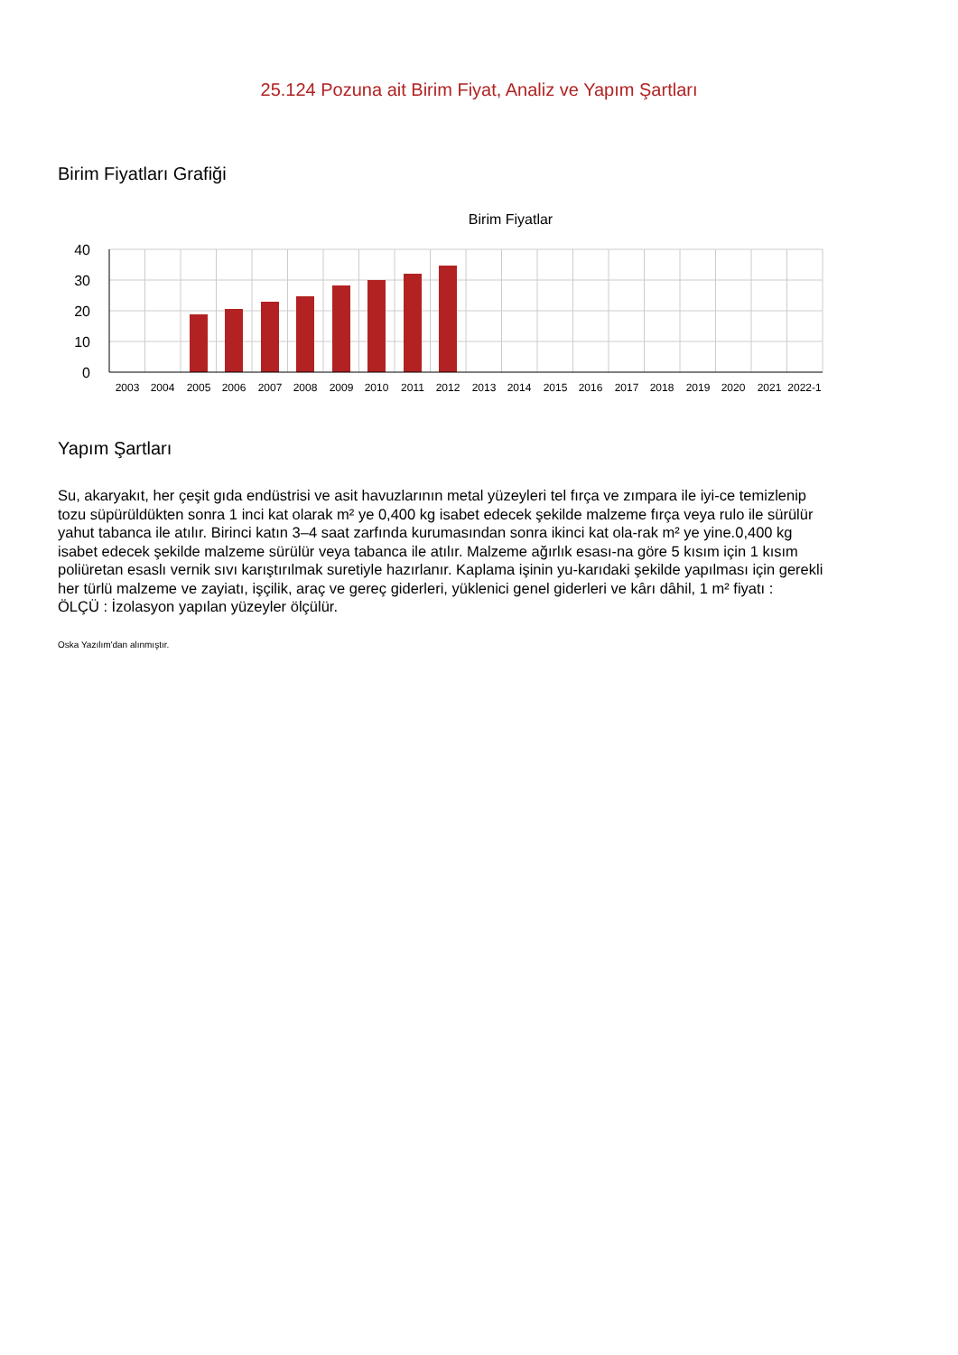25.124 Pozuna ait Birim Fiyat, Analiz ve Yapım Şartları
Birim Fiyatları Grafiği
Birim Fiyatlar
40
30
20
10
0
2003
2004
2005
2006
2007
2008
2009
2010
2011
2012
2013
2014
2015
2016
2017
2018
2019
2020
2021
2022-1
Yapım Şartları
Su, akaryakıt, her çeşit gıda endüstrisi ve asit havuzlarının metal yüzeyleri tel fırça ve zımpara ile iyi-ce temizlenip tozu süpürüldükten sonra 1 inci kat olarak m² ye 0,400 kg isabet edecek şekilde malzeme fırça veya rulo ile sürülür yahut tabanca ile atılır. Birinci katın 3–4 saat zarfında kurumasından sonra ikinci kat ola-rak m² ye yine.0,400 kg isabet edecek şekilde malzeme sürülür veya tabanca ile atılır. Malzeme ağırlık esası-na göre 5 kısım için 1 kısım poliüretan esaslı vernik sıvı karıştırılmak suretiyle hazırlanır. Kaplama işinin yu-karıdaki şekilde yapılması için gerekli her türlü malzeme ve zayiatı, işçilik, araç ve gereç giderleri, yüklenici genel giderleri ve kârı dâhil, 1 m² fiyatı :
ÖLÇÜ : İzolasyon yapılan yüzeyler ölçülür.
Oska Yazılım'dan alınmıştır.